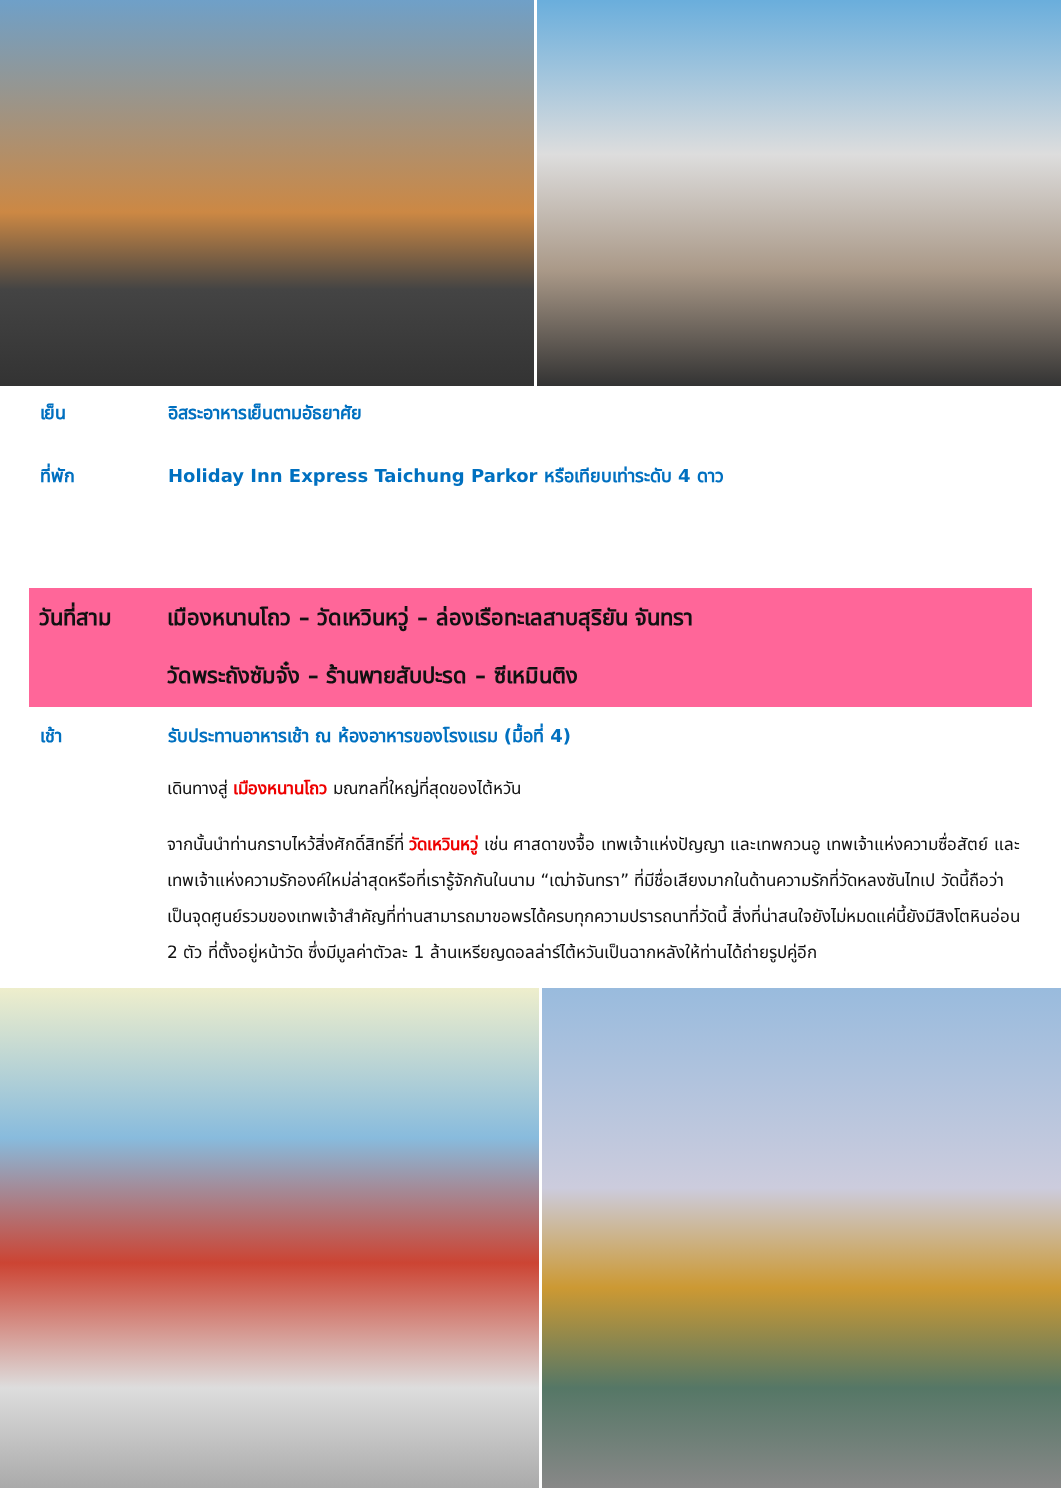เย็น อิสระอาหารเย็นตามอัธยาศัย
ที่พัก Holiday Inn Express Taichung Parkor หรือเทียบเท่าระดับ 4 ดาว
วันที่สาม เมืองหนานโถว – วัดเหวินหวู่ – ล่องเรือทะเลสาบสุริยัน จันทรา
วัดพระถังซัมจั๋ง – ร้านพายสับปะรด – ซีเหมินติง
เช้า รับประทานอาหารเช้า ณ ห้องอาหารของโรงแรม (มื้อที่ 4)
เดินทางสู่ เมืองหนานโถว มณฑลที่ใหญ่ที่สุดของไต้หวัน
จากนั้นนำท่านกราบไหว้สิ่งศักดิ์สิทธิ์ที่ วัดเหวินหวู่ เช่น ศาสดาขงจื้อ เทพเจ้าแห่งปัญญา และเทพกวนอู เทพเจ้าแห่งความซื่อสัตย์ และเทพเจ้าแห่งความรักองค์ใหม่ล่าสุดหรือที่เรารู้จักกันในนาม “เฒ่าจันทรา” ที่มีชื่อเสียงมากในด้านความรักที่วัดหลงซันไทเป วัดนี้ถือว่าเป็นจุดศูนย์รวมของเทพเจ้าสำคัญที่ท่านสามารถมาขอพรได้ครบทุกความปรารถนาที่วัดนี้ สิ่งที่น่าสนใจยังไม่หมดแค่นี้ยังมีสิงโตหินอ่อน 2 ตัว ที่ตั้งอยู่หน้าวัด ซึ่งมีมูลค่าตัวละ 1 ล้านเหรียญดอลล่าร์ไต้หวันเป็นฉากหลังให้ท่านได้ถ่ายรูปคู่อีก